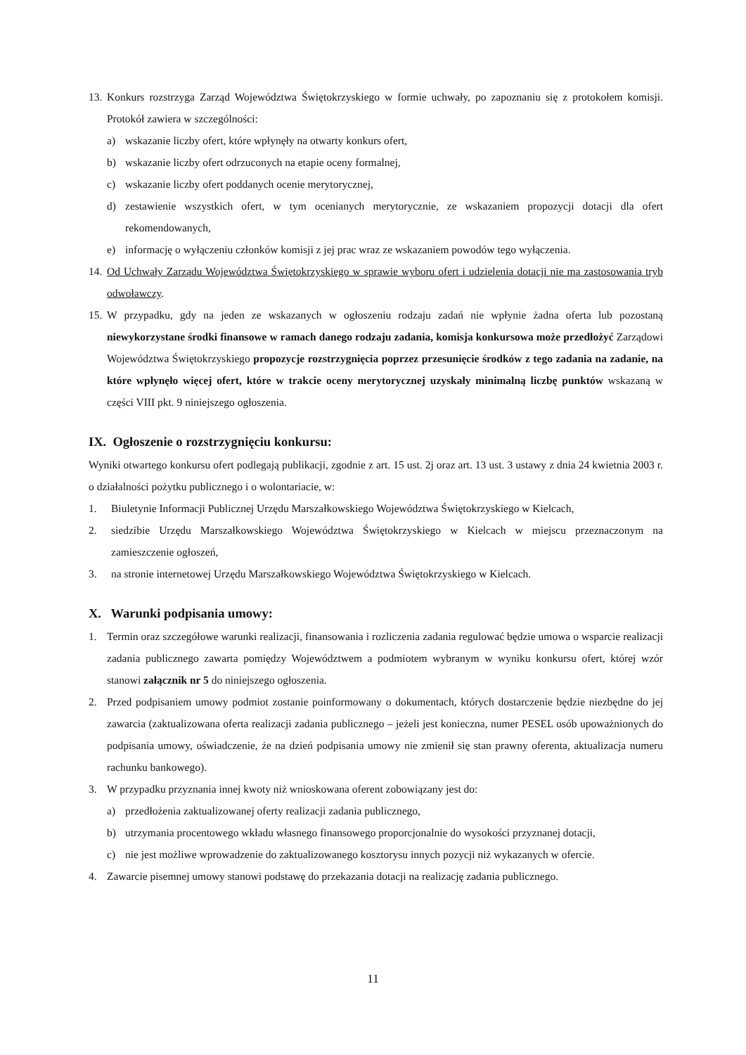13. Konkurs rozstrzyga Zarząd Województwa Świętokrzyskiego w formie uchwały, po zapoznaniu się z protokołem komisji. Protokół zawiera w szczególności:
a) wskazanie liczby ofert, które wpłynęły na otwarty konkurs ofert,
b) wskazanie liczby ofert odrzuconych na etapie oceny formalnej,
c) wskazanie liczby ofert poddanych ocenie merytorycznej,
d) zestawienie wszystkich ofert, w tym ocenianych merytorycznie, ze wskazaniem propozycji dotacji dla ofert rekomendowanych,
e) informację o wyłączeniu członków komisji z jej prac wraz ze wskazaniem powodów tego wyłączenia.
14. Od Uchwały Zarządu Województwa Świętokrzyskiego w sprawie wyboru ofert i udzielenia dotacji nie ma zastosowania tryb odwoławczy.
15. W przypadku, gdy na jeden ze wskazanych w ogłoszeniu rodzaju zadań nie wpłynie żadna oferta lub pozostaną niewykorzystane środki finansowe w ramach danego rodzaju zadania, komisja konkursowa może przedłożyć Zarządowi Województwa Świętokrzyskiego propozycje rozstrzygnięcia poprzez przesunięcie środków z tego zadania na zadanie, na które wpłynęło więcej ofert, które w trakcie oceny merytorycznej uzyskały minimalną liczbę punktów wskazaną w części VIII pkt. 9 niniejszego ogłoszenia.
IX. Ogłoszenie o rozstrzygnięciu konkursu:
Wyniki otwartego konkursu ofert podlegają publikacji, zgodnie z art. 15 ust. 2j oraz art. 13 ust. 3 ustawy z dnia 24 kwietnia 2003 r. o działalności pożytku publicznego i o wolontariacie, w:
1. Biuletynie Informacji Publicznej Urzędu Marszałkowskiego Województwa Świętokrzyskiego w Kielcach,
2. siedzibie Urzędu Marszałkowskiego Województwa Świętokrzyskiego w Kielcach w miejscu przeznaczonym na zamieszczenie ogłoszeń,
3. na stronie internetowej Urzędu Marszałkowskiego Województwa Świętokrzyskiego w Kielcach.
X. Warunki podpisania umowy:
1. Termin oraz szczegółowe warunki realizacji, finansowania i rozliczenia zadania regulować będzie umowa o wsparcie realizacji zadania publicznego zawarta pomiędzy Województwem a podmiotem wybranym w wyniku konkursu ofert, której wzór stanowi załącznik nr 5 do niniejszego ogłoszenia.
2. Przed podpisaniem umowy podmiot zostanie poinformowany o dokumentach, których dostarczenie będzie niezbędne do jej zawarcia (zaktualizowana oferta realizacji zadania publicznego – jeżeli jest konieczna, numer PESEL osób upoważnionych do podpisania umowy, oświadczenie, że na dzień podpisania umowy nie zmienił się stan prawny oferenta, aktualizacja numeru rachunku bankowego).
3. W przypadku przyznania innej kwoty niż wnioskowana oferent zobowiązany jest do:
a) przedłożenia zaktualizowanej oferty realizacji zadania publicznego,
b) utrzymania procentowego wkładu własnego finansowego proporcjonalnie do wysokości przyznanej dotacji,
c) nie jest możliwe wprowadzenie do zaktualizowanego kosztorysu innych pozycji niż wykazanych w ofercie.
4. Zawarcie pisemnej umowy stanowi podstawę do przekazania dotacji na realizację zadania publicznego.
11